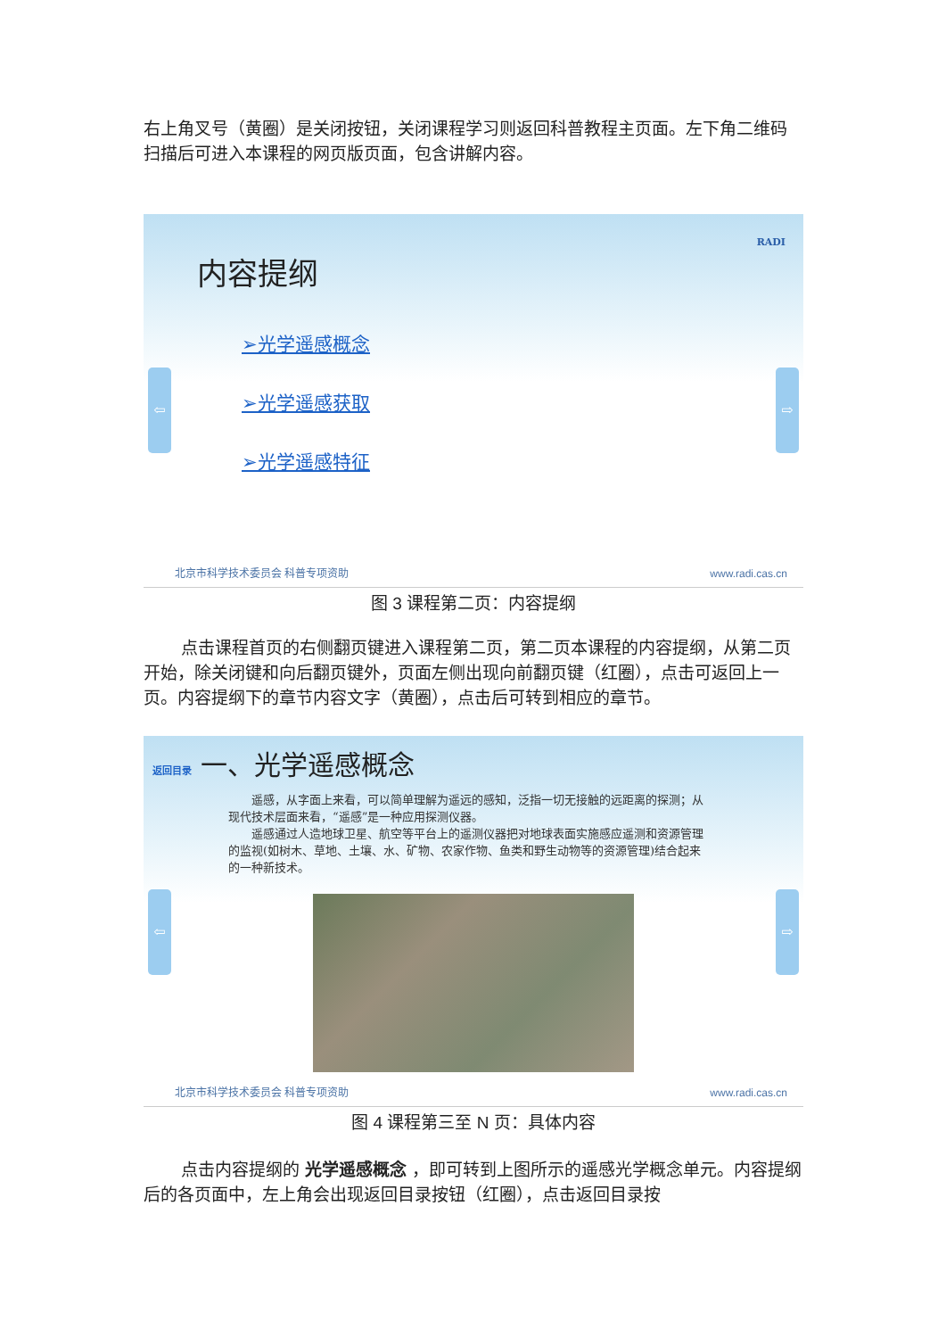右上角叉号（黄圈）是关闭按钮，关闭课程学习则返回科普教程主页面。左下角二维码扫描后可进入本课程的网页版页面，包含讲解内容。
内容提纲
➢光学遥感概念
➢光学遥感获取
➢光学遥感特征
⇦ ⇨
RADI
北京市科学技术委员会 科普专项资助 www.radi.cas.cn
图 3 课程第二页：内容提纲
点击课程首页的右侧翻页键进入课程第二页，第二页本课程的内容提纲，从第二页开始，除关闭键和向后翻页键外，页面左侧出现向前翻页键（红圈），点击可返回上一页。内容提纲下的章节内容文字（黄圈），点击后可转到相应的章节。
返回目录 一、光学遥感概念
　　遥感，从字面上来看，可以简单理解为遥远的感知，泛指一切无接触的远距离的探测；从现代技术层面来看，“遥感”是一种应用探测仪器。
　　遥感通过人造地球卫星、航空等平台上的遥测仪器把对地球表面实施感应遥测和资源管理的监视(如树木、草地、土壤、水、矿物、农家作物、鱼类和野生动物等的资源管理)结合起来的一种新技术。
⇦ ⇨
北京市科学技术委员会 科普专项资助 www.radi.cas.cn
图 4 课程第三至 N 页：具体内容
点击内容提纲的 光学遥感概念 ，即可转到上图所示的遥感光学概念单元。内容提纲后的各页面中，左上角会出现返回目录按钮（红圈），点击返回目录按